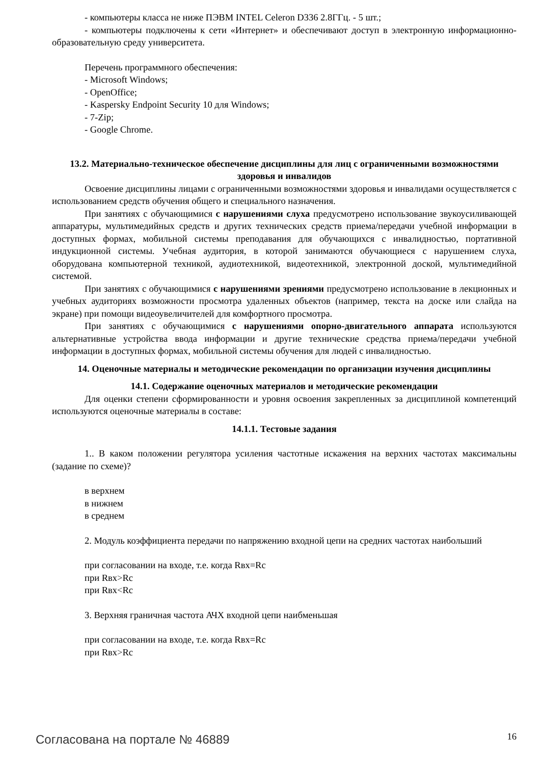- компьютеры класса не ниже ПЭВМ INTEL Celeron D336 2.8ГГц. - 5 шт.;
- компьютеры подключены к сети «Интернет» и обеспечивают доступ в электронную информационно-образовательную среду университета.
Перечень программного обеспечения:
- Microsoft Windows;
- OpenOffice;
- Kaspersky Endpoint Security 10 для Windows;
- 7-Zip;
- Google Chrome.
13.2. Материально-техническое обеспечение дисциплины для лиц с ограниченными возможностями здоровья и инвалидов
Освоение дисциплины лицами с ограниченными возможностями здоровья и инвалидами осуществляется с использованием средств обучения общего и специального назначения.
При занятиях с обучающимися с нарушениями слуха предусмотрено использование звукоусиливающей аппаратуры, мультимедийных средств и других технических средств приема/передачи учебной информации в доступных формах, мобильной системы преподавания для обучающихся с инвалидностью, портативной индукционной системы. Учебная аудитория, в которой занимаются обучающиеся с нарушением слуха, оборудована компьютерной техникой, аудиотехникой, видеотехникой, электронной доской, мультимедийной системой.
При занятиях с обучающимися с нарушениями зрениями предусмотрено использование в лекционных и учебных аудиториях возможности просмотра удаленных объектов (например, текста на доске или слайда на экране) при помощи видеоувеличителей для комфортного просмотра.
При занятиях с обучающимися с нарушениями опорно-двигательного аппарата используются альтернативные устройства ввода информации и другие технические средства приема/передачи учебной информации в доступных формах, мобильной системы обучения для людей с инвалидностью.
14. Оценочные материалы и методические рекомендации по организации изучения дисциплины
14.1. Содержание оценочных материалов и методические рекомендации
Для оценки степени сформированности и уровня освоения закрепленных за дисциплиной компетенций используются оценочные материалы в составе:
14.1.1. Тестовые задания
1.. В каком положении регулятора усиления частотные искажения на верхних частотах максимальны (задание по схеме)?
в верхнем
в нижнем
в среднем
2. Модуль коэффициента передачи по напряжению входной цепи на средних частотах наибольший
при согласовании на входе, т.е. когда Rвх=Rс
при Rвх>Rс
при Rвх<Rс
3. Верхняя граничная частота АЧХ входной цепи наибменьшая
при согласовании на входе, т.е. когда Rвх=Rс
при Rвх>Rс
Согласована на портале № 46889 16